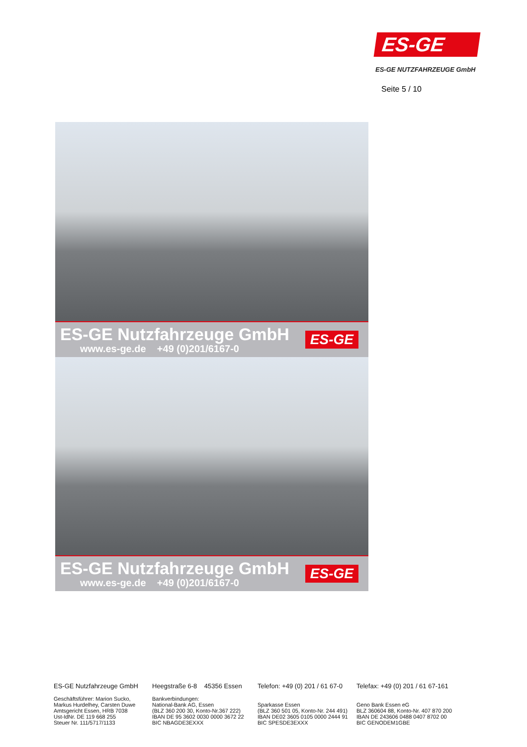ES-GE
ES-GE NUTZFAHRZEUGE GmbH
Seite 5 / 10
ES-GE Nutzfahrzeuge GmbH
www.es-ge.de +49 (0)201/6167-0
ES-GE
ES-GE Nutzfahrzeuge GmbH
www.es-ge.de +49 (0)201/6167-0
ES-GE
ES-GE Nutzfahrzeuge GmbH
Geschäftsführer: Marion Sucko,
Markus Hurdelhey, Carsten Duwe
Amtsgericht Essen, HRB 7038
Ust-IdNr. DE 119 668 255
Steuer Nr. 111/5717/1133
Heegstraße 6-8 45356 Essen
Bankverbindungen:
National-Bank AG, Essen
(BLZ 360 200 30, Konto-Nr.367 222)
IBAN DE 95 3602 0030 0000 3672 22
BIC NBAGDE3EXXX
Telefon: +49 (0) 201 / 61 67-0
Sparkasse Essen
(BLZ 360 501 05, Konto-Nr. 244 491)
IBAN DE02 3605 0105 0000 2444 91
BIC SPESDE3EXXX
Telefax: +49 (0) 201 / 61 67-161
Geno Bank Essen eG
BLZ 360604 88, Konto-Nr. 407 870 200
IBAN DE 243606 0488 0407 8702 00
BIC GENODEM1GBE